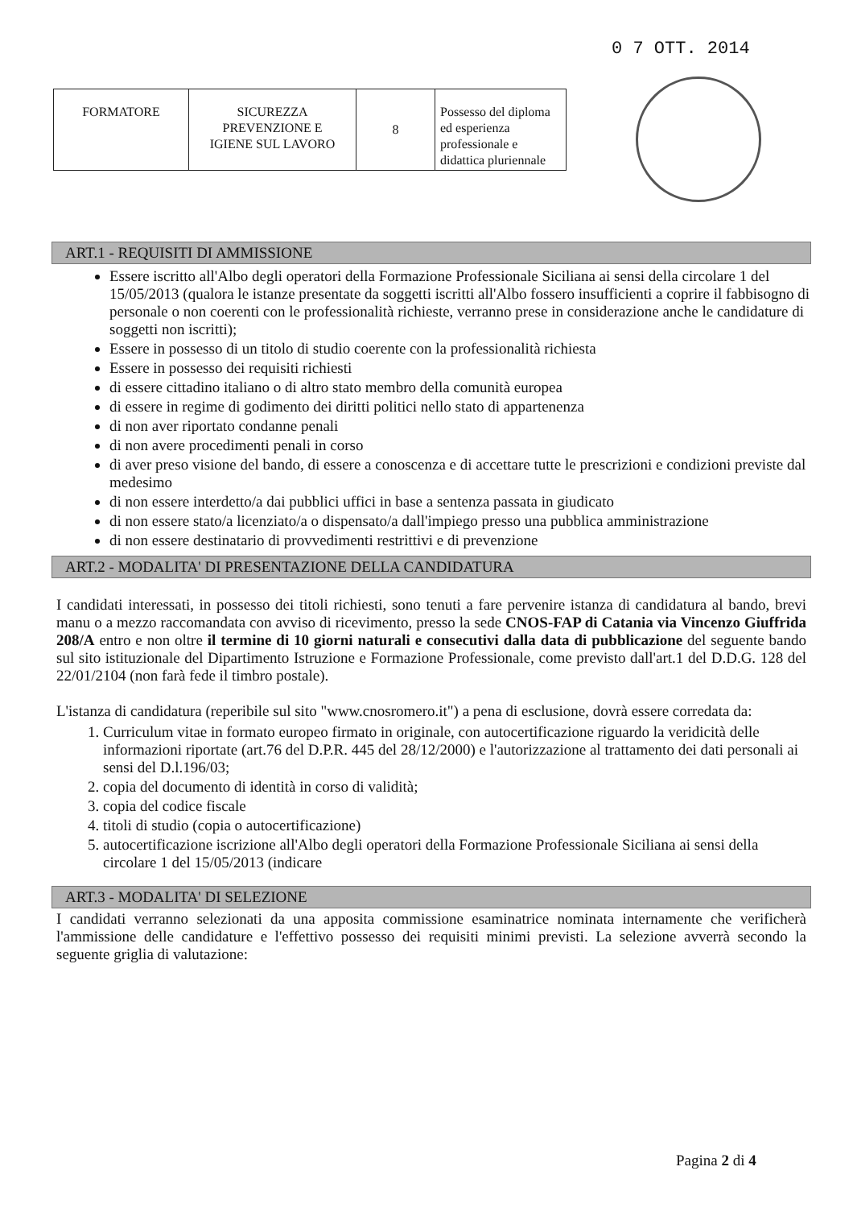0 7 OTT. 2014
| FORMATORE | SICUREZZA PREVENZIONE E IGIENE SUL LAVORO | 8 | Possesso del diploma ed esperienza professionale e didattica pluriennale |
ART.1 - REQUISITI DI AMMISSIONE
Essere iscritto all'Albo degli operatori della Formazione Professionale Siciliana ai sensi della circolare 1 del 15/05/2013 (qualora le istanze presentate da soggetti iscritti all'Albo fossero insufficienti a coprire il fabbisogno di personale o non coerenti con le professionalità richieste, verranno prese in considerazione anche le candidature di soggetti non iscritti);
Essere in possesso di un titolo di studio coerente con la professionalità richiesta
Essere in possesso dei requisiti richiesti
di essere cittadino italiano o di altro stato membro della comunità europea
di essere in regime di godimento dei diritti politici nello stato di appartenenza
di non aver riportato condanne penali
di non avere procedimenti penali in corso
di aver preso visione del bando, di essere a conoscenza e di accettare tutte le prescrizioni e condizioni previste dal medesimo
di non essere interdetto/a dai pubblici uffici in base a sentenza passata in giudicato
di non essere stato/a licenziato/a o dispensato/a dall'impiego presso una pubblica amministrazione
di non essere destinatario di provvedimenti restrittivi e di prevenzione
ART.2 - MODALITA' DI PRESENTAZIONE DELLA CANDIDATURA
I candidati interessati, in possesso dei titoli richiesti, sono tenuti a fare pervenire istanza di candidatura al bando, brevi manu o a mezzo raccomandata con avviso di ricevimento, presso la sede CNOS-FAP di Catania via Vincenzo Giuffrida 208/A entro e non oltre il termine di 10 giorni naturali e consecutivi dalla data di pubblicazione del seguente bando sul sito istituzionale del Dipartimento Istruzione e Formazione Professionale, come previsto dall'art.1 del D.D.G. 128 del 22/01/2104 (non farà fede il timbro postale).
L'istanza di candidatura (reperibile sul sito "www.cnosromero.it") a pena di esclusione, dovrà essere corredata da:
1. Curriculum vitae in formato europeo firmato in originale, con autocertificazione riguardo la veridicità delle informazioni riportate (art.76 del D.P.R. 445 del 28/12/2000) e l'autorizzazione al trattamento dei dati personali ai sensi del D.l.196/03;
2. copia del documento di identità in corso di validità;
3. copia del codice fiscale
4. titoli di studio (copia o autocertificazione)
5. autocertificazione iscrizione all'Albo degli operatori della Formazione Professionale Siciliana ai sensi della circolare 1 del 15/05/2013 (indicare
ART.3 - MODALITA' DI SELEZIONE
I candidati verranno selezionati da una apposita commissione esaminatrice nominata internamente che verificherà l'ammissione delle candidature e l'effettivo possesso dei requisiti minimi previsti. La selezione avverrà secondo la seguente griglia di valutazione:
Pagina 2 di 4